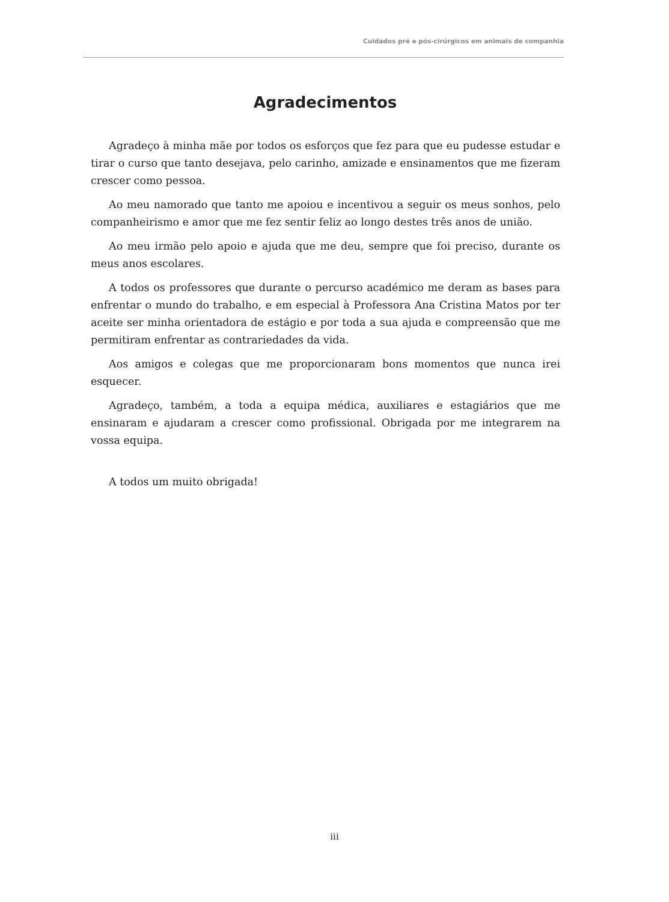Cuidados pré e pós-cirúrgicos em animais de companhia
Agradecimentos
Agradeço à minha mãe por todos os esforços que fez para que eu pudesse estudar e tirar o curso que tanto desejava, pelo carinho, amizade e ensinamentos que me fizeram crescer como pessoa.
Ao meu namorado que tanto me apoiou e incentivou a seguir os meus sonhos, pelo companheirismo e amor que me fez sentir feliz ao longo destes três anos de união.
Ao meu irmão pelo apoio e ajuda que me deu, sempre que foi preciso, durante os meus anos escolares.
A todos os professores que durante o percurso académico me deram as bases para enfrentar o mundo do trabalho, e em especial à Professora Ana Cristina Matos por ter aceite ser minha orientadora de estágio e por toda a sua ajuda e compreensão que me permitiram enfrentar as contrariedades da vida.
Aos amigos e colegas que me proporcionaram bons momentos que nunca irei esquecer.
Agradeço, também, a toda a equipa médica, auxiliares e estagiários que me ensinaram e ajudaram a crescer como profissional. Obrigada por me integrarem na vossa equipa.
A todos um muito obrigada!
iii